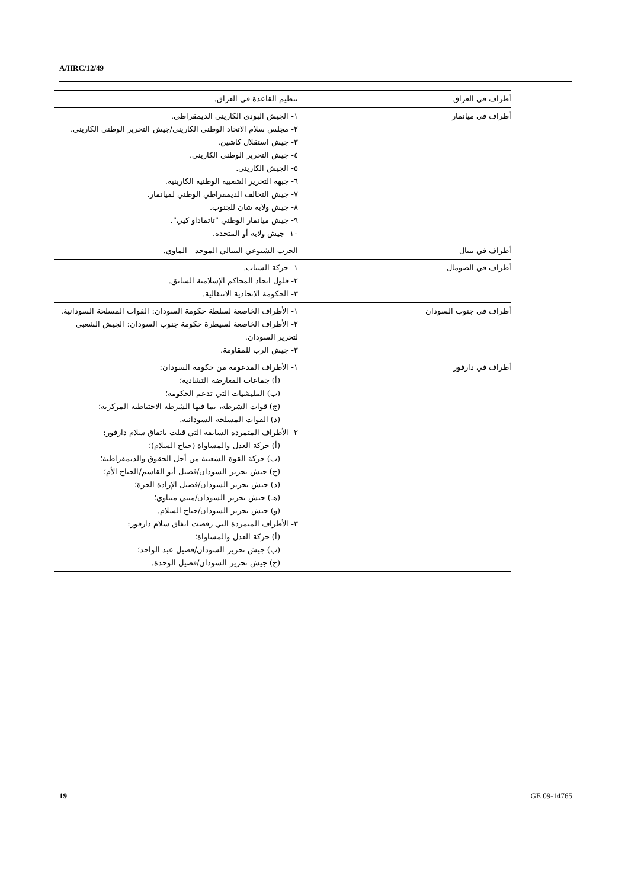A/HRC/12/49
| أطراف في العراق | تنظيم القاعدة في العراق. |
| أطراف في ميانمار | ١- الجيش البوذي الكاريني الديمقراطي. ٢- مجلس سلام الاتحاد الوطني الكاريني/جيش التحرير الوطني الكاريني. ٣- جيش استقلال كاشين. ٤- جيش التحرير الوطني الكاريني. ٥- الجيش الكاريني. ٦- جبهة التحرير الشعبية الوطنية الكارينية. ٧- جيش التحالف الديمقراطي الوطني لميانمار. ٨- جيش ولاية شان للجنوب. ٩- جيش ميانمار الوطني "تاتماداو كيي". ١٠- جيش ولاية أو المتحدة. |
| أطراف في نيبال | الحزب الشيوعي النيبالي الموحد - الماوي. |
| أطراف في الصومال | ١- حركة الشباب. ٢- فلول اتحاد المحاكم الإسلامية السابق. ٣- الحكومة الاتحادية الانتقالية. |
| أطراف في جنوب السودان | ١- الأطراف الخاضعة لسلطة حكومة السودان: القوات المسلحة السودانية. ٢- الأطراف الخاضعة لسيطرة حكومة جنوب السودان: الجيش الشعبي لتحرير السودان. ٣- جيش الرب للمقاومة. |
| أطراف في دارفور | ١- الأطراف المدعومة من حكومة السودان: (أ) جماعات المعارضة التشادية؛ (ب) المليشيات التي تدعم الحكومة؛ (ج) قوات الشرطة، بما فيها الشرطة الاحتياطية المركزية؛ (د) القوات المسلحة السودانية. ٢- الأطراف المتمردة السابقة التي قبلت باتفاق سلام دارفور: (أ) حركة العدل والمساواة (جناح السلام)؛ (ب) حركة القوة الشعبية من أجل الحقوق والديمقراطية؛ (ج) جيش تحرير السودان/فصيل أبو القاسم/الجناح الأم؛ (د) جيش تحرير السودان/فصيل الإرادة الحرة؛ (هـ) جيش تحرير السودان/ميني ميناوي؛ (و) جيش تحرير السودان/جناح السلام. ٣- الأطراف المتمردة التي رفضت اتفاق سلام دارفور: (أ) حركة العدل والمساواة؛ (ب) جيش تحرير السودان/فصيل عبد الواحد؛ (ج) جيش تحرير السودان/فصيل الوحدة. |
19 GE.09-14765